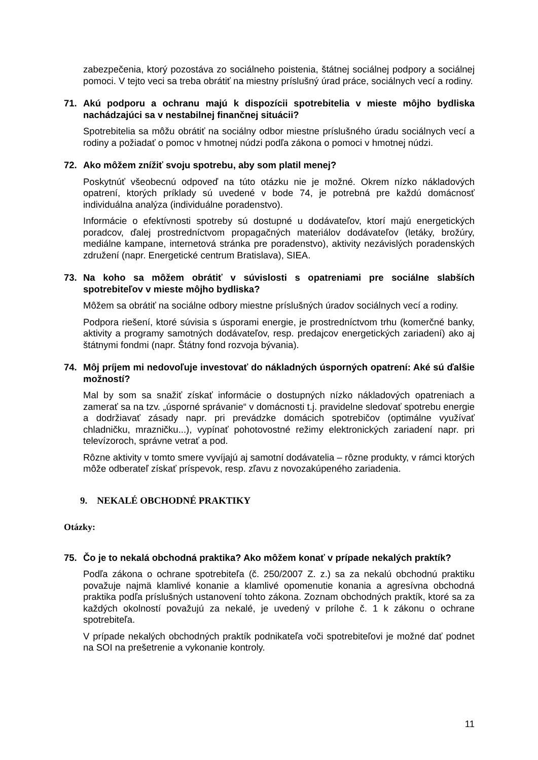zabezpečenia, ktorý pozostáva zo sociálneho poistenia, štátnej sociálnej podpory a sociálnej pomoci. V tejto veci sa treba obrátiť na miestny príslušný úrad práce, sociálnych vecí a rodiny.
71. Akú podporu a ochranu majú k dispozícii spotrebitelia v mieste môjho bydliska nachádzajúci sa v nestabilnej finančnej situácii?
Spotrebitelia sa môžu obrátiť na sociálny odbor miestne príslušného úradu sociálnych vecí a rodiny a požiadať o pomoc v hmotnej núdzi podľa zákona o pomoci v hmotnej núdzi.
72. Ako môžem znížiť svoju spotrebu, aby som platil menej?
Poskytnúť všeobecnú odpoveď na túto otázku nie je možné. Okrem nízko nákladových opatrení, ktorých príklady sú uvedené v bode 74, je potrebná pre každú domácnosť individuálna analýza (individuálne poradenstvo).
Informácie o efektívnosti spotreby sú dostupné u dodávateľov, ktorí majú energetických poradcov, ďalej prostredníctvom propagačných materiálov dodávateľov (letáky, brožúry, mediálne kampane, internetová stránka pre poradenstvo), aktivity nezávislých poradenských združení (napr. Energetické centrum Bratislava), SIEA.
73. Na koho sa môžem obrátiť v súvislosti s opatreniami pre sociálne slabších spotrebiteľov v mieste môjho bydliska?
Môžem sa obrátiť na sociálne odbory miestne príslušných úradov sociálnych vecí a rodiny.
Podpora riešení, ktoré súvisia s úsporami energie, je prostredníctvom trhu (komerčné banky, aktivity a programy samotných dodávateľov, resp. predajcov energetických zariadení) ako aj štátnymi fondmi (napr. Štátny fond rozvoja bývania).
74. Môj príjem mi nedovoľuje investovať do nákladných úsporných opatrení: Aké sú ďalšie možností?
Mal by som sa snažiť získať informácie o dostupných nízko nákladových opatreniach a zamerať sa na tzv. „úsporné správanie“ v domácnosti t.j. pravidelne sledovať spotrebu energie a dodržiavať zásady napr. pri prevádzke domácich spotrebičov (optimálne využívať chladničku, mrazničku...), vypínať pohotovostné režimy elektronických zariadení napr. pri televízoroch, správne vetrať a pod.
Rôzne aktivity v tomto smere vyvíjajú aj samotní dodávatelia – rôzne produkty, v rámci ktorých môže odberateľ získať príspevok, resp. zľavu z novozakúpeného zariadenia.
9. NEKALÉ OBCHODNÉ PRAKTIKY
Otázky:
75. Čo je to nekalá obchodná praktika? Ako môžem konať v prípade nekalých praktík?
Podľa zákona o ochrane spotrebiteľa (č. 250/2007 Z. z.) sa za nekalú obchodnú praktiku považuje najmä klamlivé konanie a klamlivé opomenutie konania a agresívna obchodná praktika podľa príslušných ustanovení tohto zákona. Zoznam obchodných praktík, ktoré sa za každých okolností považujú za nekalé, je uvedený v prílohe č. 1 k zákonu o ochrane spotrebiteľa.
V prípade nekalých obchodných praktík podnikateľa voči spotrebiteľovi je možné dať podnet na SOI na prešetrenie a vykonanie kontroly.
11